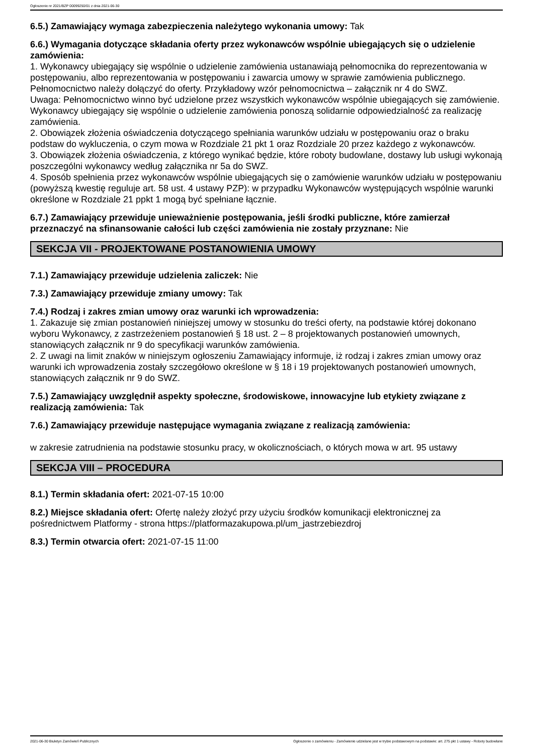Ogłoszenie nr 2021/BZP 00099250/01 z dnia 2021-06-30
6.5.) Zamawiający wymaga zabezpieczenia należytego wykonania umowy: Tak
6.6.) Wymagania dotyczące składania oferty przez wykonawców wspólnie ubiegających się o udzielenie zamówienia:
1. Wykonawcy ubiegający się wspólnie o udzielenie zamówienia ustanawiają pełnomocnika do reprezentowania w postępowaniu, albo reprezentowania w postępowaniu i zawarcia umowy w sprawie zamówienia publicznego. Pełnomocnictwo należy dołączyć do oferty. Przykładowy wzór pełnomocnictwa – załącznik nr 4 do SWZ.
Uwaga: Pełnomocnictwo winno być udzielone przez wszystkich wykonawców wspólnie ubiegających się zamówienie. Wykonawcy ubiegający się wspólnie o udzielenie zamówienia ponoszą solidarnie odpowiedzialność za realizację zamówienia.
2. Obowiązek złożenia oświadczenia dotyczącego spełniania warunków udziału w postępowaniu oraz o braku podstaw do wykluczenia, o czym mowa w Rozdziale 21 pkt 1 oraz Rozdziale 20 przez każdego z wykonawców.
3. Obowiązek złożenia oświadczenia, z którego wynikać będzie, które roboty budowlane, dostawy lub usługi wykonają poszczególni wykonawcy według załącznika nr 5a do SWZ.
4. Sposób spełnienia przez wykonawców wspólnie ubiegających się o zamówienie warunków udziału w postępowaniu (powyższą kwestię reguluje art. 58 ust. 4 ustawy PZP): w przypadku Wykonawców występujących wspólnie warunki określone w Rozdziale 21 ppkt 1 mogą być spełniane łącznie.
6.7.) Zamawiający przewiduje unieważnienie postępowania, jeśli środki publiczne, które zamierzał przeznaczyć na sfinansowanie całości lub części zamówienia nie zostały przyznane: Nie
SEKCJA VII - PROJEKTOWANE POSTANOWIENIA UMOWY
7.1.) Zamawiający przewiduje udzielenia zaliczek: Nie
7.3.) Zamawiający przewiduje zmiany umowy: Tak
7.4.) Rodzaj i zakres zmian umowy oraz warunki ich wprowadzenia:
1. Zakazuje się zmian postanowień niniejszej umowy w stosunku do treści oferty, na podstawie której dokonano wyboru Wykonawcy, z zastrzeżeniem postanowień § 18 ust. 2 – 8 projektowanych postanowień umownych, stanowiących załącznik nr 9 do specyfikacji warunków zamówienia.
2. Z uwagi na limit znaków w niniejszym ogłoszeniu Zamawiający informuje, iż rodzaj i zakres zmian umowy oraz warunki ich wprowadzenia zostały szczegółowo określone w § 18 i 19 projektowanych postanowień umownych, stanowiących załącznik nr 9 do SWZ.
7.5.) Zamawiający uwzględnił aspekty społeczne, środowiskowe, innowacyjne lub etykiety związane z realizacją zamówienia: Tak
7.6.) Zamawiający przewiduje następujące wymagania związane z realizacją zamówienia:
w zakresie zatrudnienia na podstawie stosunku pracy, w okolicznościach, o których mowa w art. 95 ustawy
SEKCJA VIII – PROCEDURA
8.1.) Termin składania ofert: 2021-07-15 10:00
8.2.) Miejsce składania ofert: Ofertę należy złożyć przy użyciu środków komunikacji elektronicznej za pośrednictwem Platformy - strona https://platformazakupowa.pl/um_jastrzebiezdroj
8.3.) Termin otwarcia ofert: 2021-07-15 11:00
2021-06-30 Biuletyn Zamówień Publicznych Ogłoszenie o zamówieniu - Zamówienie udzielane jest w trybie podstawowym na podstawie: art. 275 pkt 1 ustawy - Roboty budowlane